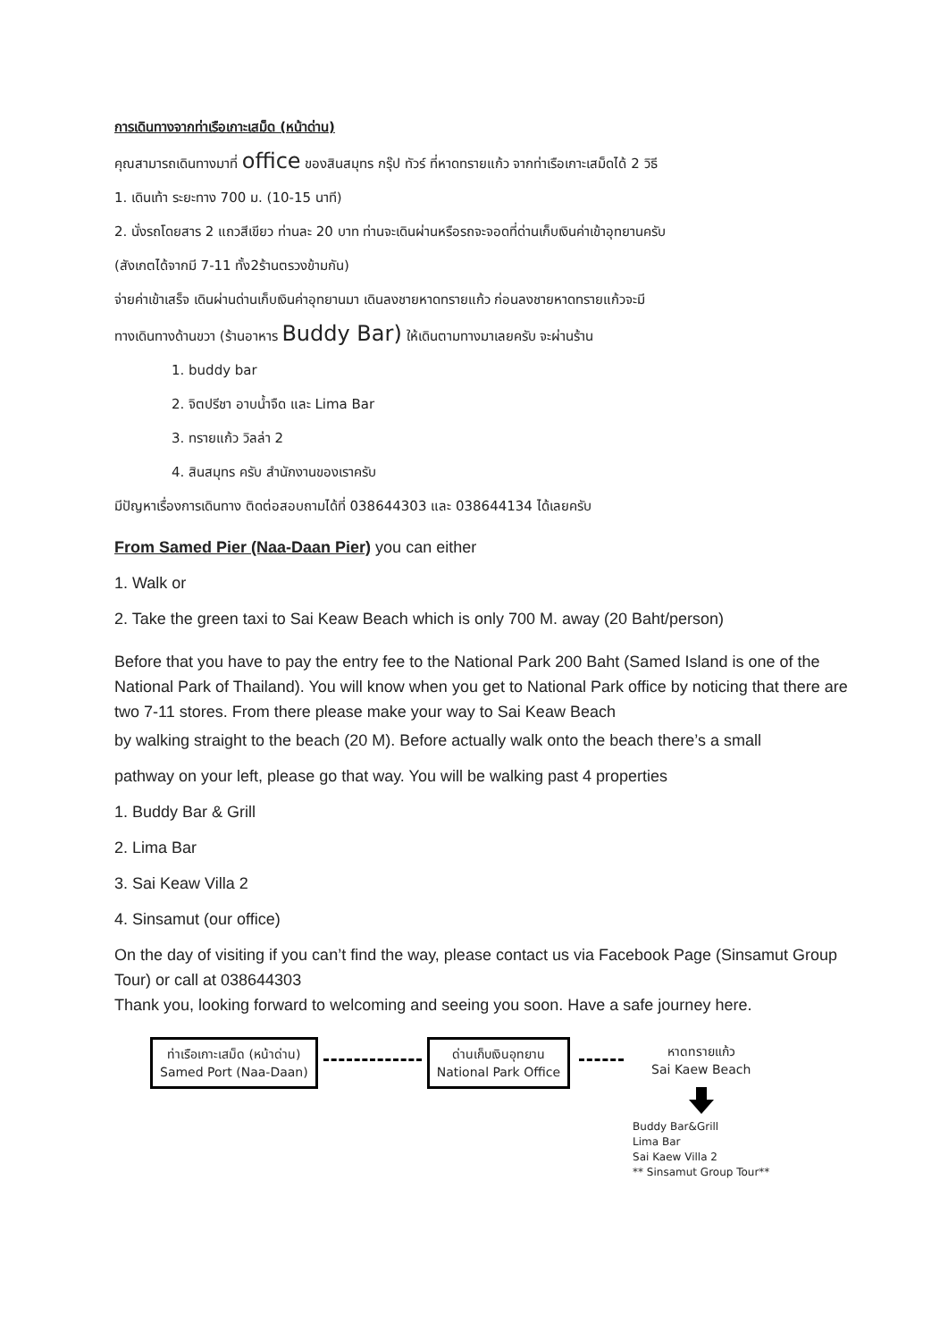การเดินทางจากท่าเรือเกาะเสม็ด (หน้าด่าน)
คุณสามารถเดินทางมาที่ office ของสินสมุทร กรุ๊ป ทัวร์ ที่หาดทรายแก้ว จากท่าเรือเกาะเสม็ดได้ 2 วิธี
1. เดินเท้า ระยะทาง 700 ม. (10-15 นาที)
2. นั่งรถโดยสาร 2 แถวสีเขียว ท่านละ 20 บาท ท่านจะเดินผ่านหรือรถจะจอดที่ด่านเก็บเงินค่าเข้าอุทยานครับ
(สังเกตได้จากมี 7-11 ทั้ง2ร้านตรวงข้ามกัน)
จ่ายค่าเข้าเสร็จ เดินผ่านด่านเก็บเงินค่าอุทยานมา เดินลงชายหาดทรายแก้ว ก่อนลงชายหาดทรายแก้วจะมี
ทางเดินทางด้านขวา (ร้านอาหาร Buddy Bar) ให้เดินตามทางมาเลยครับ จะผ่านร้าน
1. buddy bar
2. จิตปรีชา อาบน้ำจืด และ Lima Bar
3. ทรายแก้ว วิลล่า 2
4. สินสมุทร ครับ สำนักงานของเราครับ
มีปัญหาเรื่องการเดินทาง ติดต่อสอบถามได้ที่ 038644303 และ 038644134 ได้เลยครับ
From Samed Pier (Naa-Daan Pier) you can either
1. Walk or
2. Take the green taxi to Sai Keaw Beach which is only 700 M. away (20 Baht/person)
Before that you have to pay the entry fee to the National Park 200 Baht (Samed Island is one of the National Park of Thailand). You will know when you get to National Park office by noticing that there are two 7-11 stores. From there please make your way to Sai Keaw Beach
by walking straight to the beach (20 M). Before actually walk onto the beach there’s a small
pathway on your left, please go that way. You will be walking past 4 properties
1. Buddy Bar & Grill
2. Lima Bar
3. Sai Keaw Villa 2
4. Sinsamut (our office)
On the day of visiting if you can’t find the way, please contact us via Facebook Page (Sinsamut Group Tour) or call at 038644303
Thank you, looking forward to welcoming and seeing you soon. Have a safe journey here.
ท่าเรือเกาะเสม็ด (หน้าด่าน)
Samed Port (Naa-Daan)
ด่านเก็บเงินอุทยาน
National Park Office
หาดทรายแก้ว
Sai Kaew Beach
Buddy Bar&Grill
Lima Bar
Sai Kaew Villa 2
** Sinsamut Group Tour**